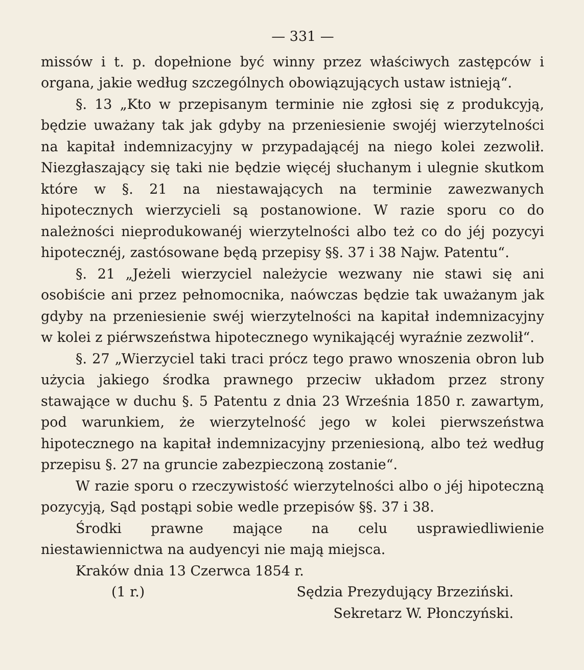— 331 —
missów i t. p. dopełnione być winny przez właściwych zastępców i organa, jakie według szczególnych obowiązujących ustaw istnieją“.
§. 13 „Kto w przepisanym terminie nie zgłosi się z produkcyją, będzie uważany tak jak gdyby na przeniesienie swojéj wierzytelności na kapitał indemnizacyjny w przypadającéj na niego kolei zezwolił. Niezgłaszający się taki nie będzie więcéj słuchanym i ulegnie skutkom które w §. 21 na niestawających na terminie zawezwanych hipotecznych wierzycieli są postanowione. W razie sporu co do należności nieprodukowanéj wierzytelności albo też co do jéj pozycyi hipotecznéj, zastósowane będą przepisy §§. 37 i 38 Najw. Patentu“.
§. 21 „Jeżeli wierzyciel należycie wezwany nie stawi się ani osobiście ani przez pełnomocnika, naówczas będzie tak uważanym jak gdyby na przeniesienie swéj wierzytelności na kapitał indemnizacyjny w kolei z piérwszeństwa hipotecznego wynikającéj wyraźnie zezwolił“.
§. 27 „Wierzyciel taki traci prócz tego prawo wnoszenia obron lub użycia jakiego środka prawnego przeciw układom przez strony stawające w duchu §. 5 Patentu z dnia 23 Września 1850 r. zawartym, pod warunkiem, że wierzytelność jego w kolei pierwszeństwa hipotecznego na kapitał indemnizacyjny przeniesioną, albo też według przepisu §. 27 na gruncie zabezpieczoną zostanie“.
W razie sporu o rzeczywistość wierzytelności albo o jéj hipoteczną pozycyją, Sąd postąpi sobie wedle przepisów §§. 37 i 38.
Środki prawne mające na celu usprawiedliwienie niestawiennictwa na audyencyi nie mają miejsca.
Kraków dnia 13 Czerwca 1854 r.
(1 r.) Sędzia Prezydujący Brzeziński.
Sekretarz W. Płonczyński.